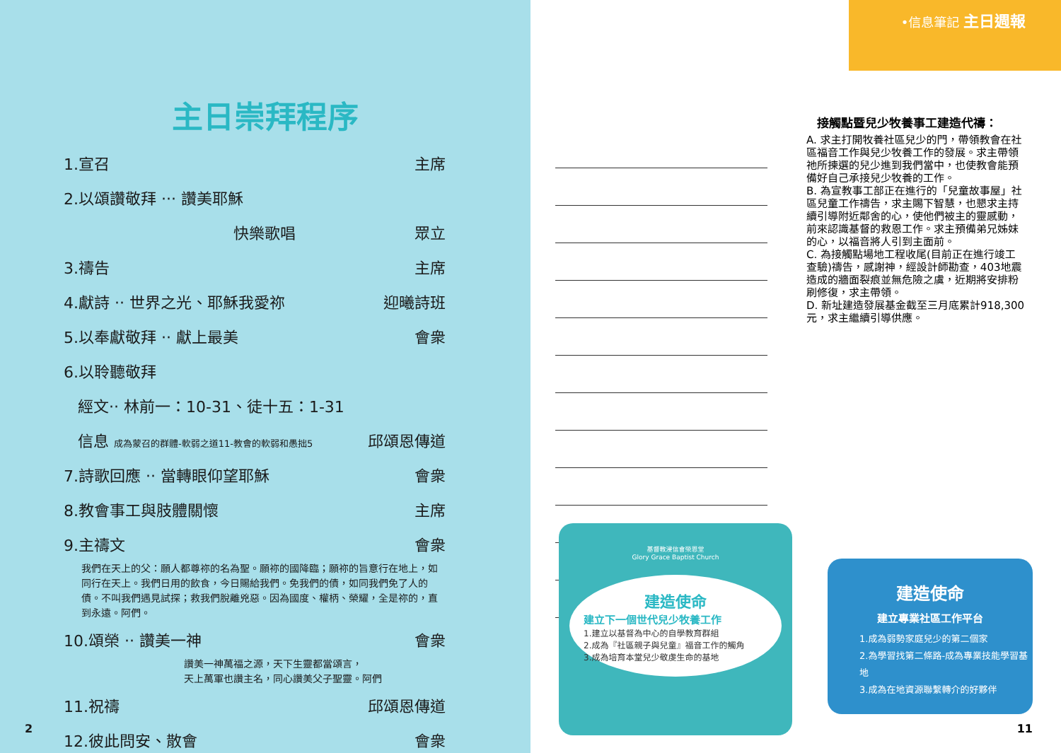主日崇拜程序
1.宣召 主席
2.以頌讚敬拜 ‧‧‧ 讚美耶穌
快樂歌唱 眾立
3.禱告 主席
4.獻詩 ‧‧ 世界之光、耶穌我愛祢 迎曦詩班
5.以奉獻敬拜 ‧‧ 獻上最美 會衆
6.以聆聽敬拜
經文‧‧ 林前一：10-31、徒十五：1-31
信息 成為蒙召的群體-軟弱之道11-教會的軟弱和愚拙5 邱頌恩傳道
7.詩歌回應 ‧‧ 當轉眼仰望耶穌 會衆
8.教會事工與肢體關懷 主席
9.主禱文 會衆
我們在天上的父：願人都尊祢的名為聖。願祢的國降臨；願祢的旨意行在地上，如同行在天上。我們日用的飲食，今日賜給我們。免我們的債，如同我們免了人的債。不叫我們遇見試探；救我們脫離兇惡。因為國度、權柄、榮耀，全是祢的，直到永遠。阿們。
10.頌榮 ‧‧ 讚美一神 會衆
讚美一神萬福之源，天下生靈都當頌言，
天上萬軍也讚主名，同心讚美父子聖靈。阿們
11.祝禱 邱頌恩傳道
12.彼此問安、散會 會衆
2
•信息筆記 主日週報
接觸點暨兒少牧養事工建造代禱：
A. 求主打開牧養社區兒少的門，帶領教會在社區福音工作與兒少牧養工作的發展。求主帶領祂所揀選的兒少進到我們當中，也使教會能預備好自己承接兒少牧養的工作。
B. 為宣教事工部正在進行的「兒童故事屋」社區兒童工作禱告，求主賜下智慧，也懇求主持續引導附近鄰舍的心，使他們被主的靈感動，前來認識基督的救恩工作。求主預備弟兄姊妹的心，以福音將人引到主面前。
C. 為接觸點場地工程收尾(目前正在進行竣工查驗)禱告，感謝神，經設計師勘查，403地震造成的牆面裂痕並無危險之虞，近期將安排粉刷修復，求主帶領。
D. 新址建造發展基金截至三月底累計918,300元，求主繼續引導供應。
基督教浸信會榮恩堂
Glory Grace Baptist Church
建造使命
建立下一個世代兒少牧養工作
1.建立以基督為中心的自學教育群組
2.成為『社區親子與兒童』福音工作的觸角
3.成為培育本堂兒少敬虔生命的基地
建造使命
建立專業社區工作平台
1.成為弱勢家庭兒少的第二個家
2.為學習找第二條路-成為專業技能學習基地
3.成為在地資源聯繫轉介的好夥伴
11